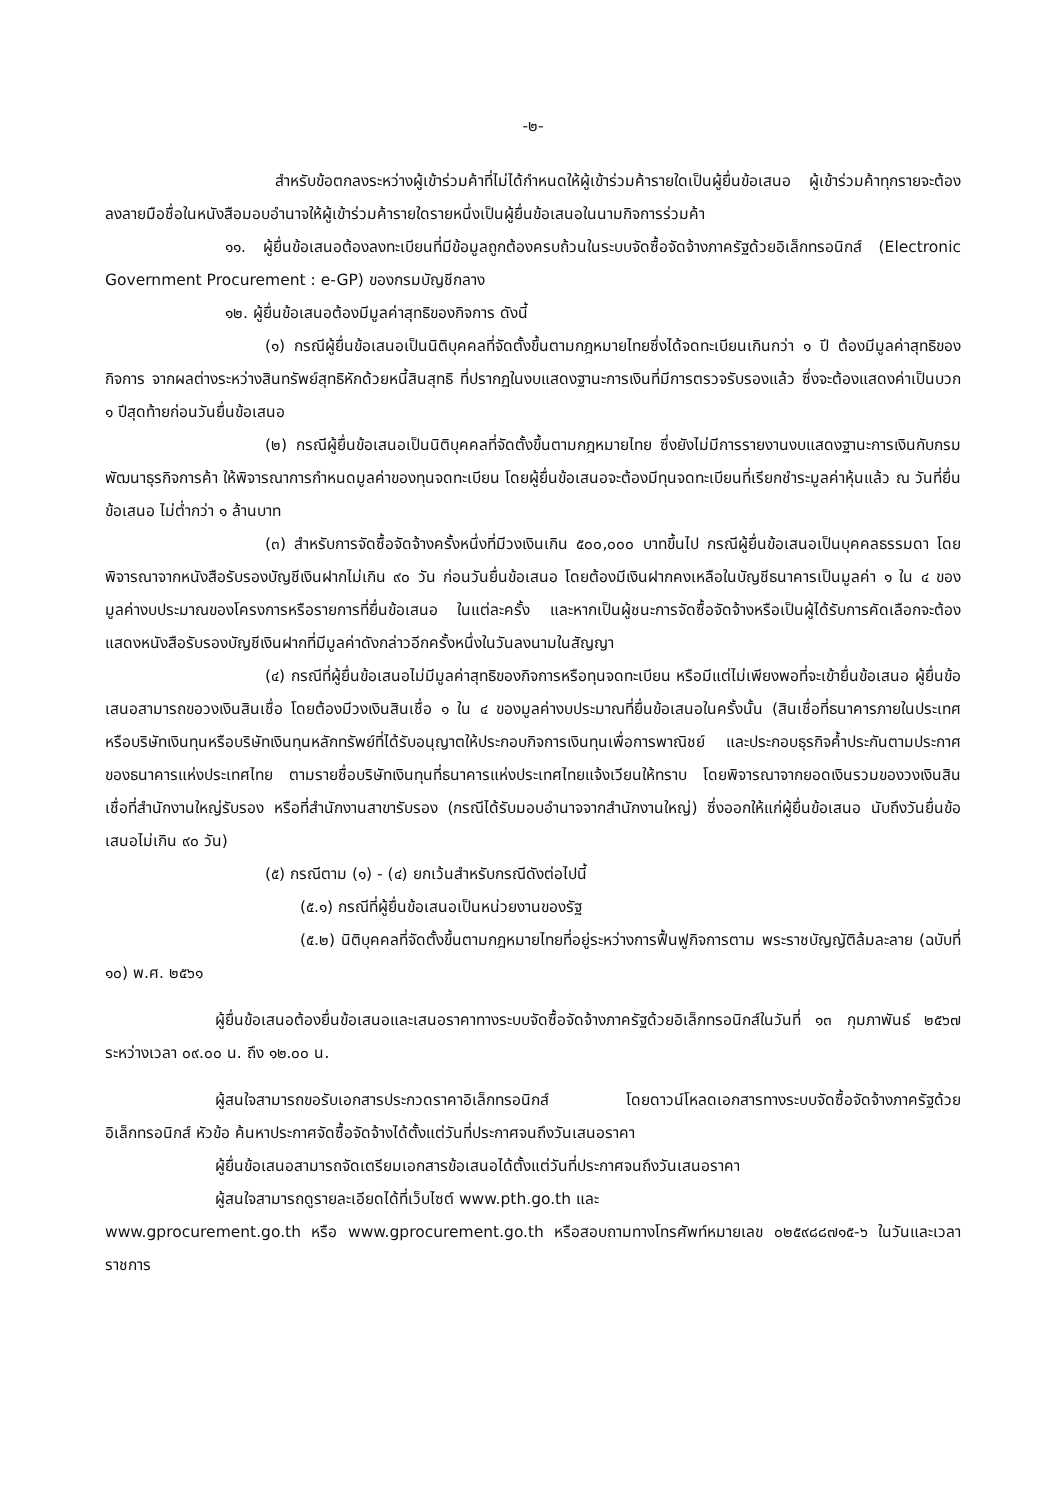-๒-
สำหรับข้อตกลงระหว่างผู้เข้าร่วมค้าที่ไม่ได้กำหนดให้ผู้เข้าร่วมค้ารายใดเป็นผู้ยื่นข้อเสนอ ผู้เข้าร่วมค้าทุกรายจะต้องลงลายมือชื่อในหนังสือมอบอำนาจให้ผู้เข้าร่วมค้ารายใดรายหนึ่งเป็นผู้ยื่นข้อเสนอในนามกิจการร่วมค้า
๑๑. ผู้ยื่นข้อเสนอต้องลงทะเบียนที่มีข้อมูลถูกต้องครบถ้วนในระบบจัดซื้อจัดจ้างภาครัฐด้วยอิเล็กทรอนิกส์ (Electronic Government Procurement : e-GP) ของกรมบัญชีกลาง
๑๒. ผู้ยื่นข้อเสนอต้องมีมูลค่าสุทธิของกิจการ ดังนี้
(๑) กรณีผู้ยื่นข้อเสนอเป็นนิติบุคคลที่จัดตั้งขึ้นตามกฎหมายไทยซึ่งได้จดทะเบียนเกินกว่า ๑ ปี ต้องมีมูลค่าสุทธิของกิจการ จากผลต่างระหว่างสินทรัพย์สุทธิหักด้วยหนี้สินสุทธิ ที่ปรากฏในงบแสดงฐานะการเงินที่มีการตรวจรับรองแล้ว ซึ่งจะต้องแสดงค่าเป็นบวก ๑ ปีสุดท้ายก่อนวันยื่นข้อเสนอ
(๒) กรณีผู้ยื่นข้อเสนอเป็นนิติบุคคลที่จัดตั้งขึ้นตามกฎหมายไทย ซึ่งยังไม่มีการรายงานงบแสดงฐานะการเงินกับกรมพัฒนาธุรกิจการค้า ให้พิจารณาการกำหนดมูลค่าของทุนจดทะเบียน โดยผู้ยื่นข้อเสนอจะต้องมีทุนจดทะเบียนที่เรียกชำระมูลค่าหุ้นแล้ว ณ วันที่ยื่นข้อเสนอ ไม่ต่ำกว่า ๑ ล้านบาท
(๓) สำหรับการจัดซื้อจัดจ้างครั้งหนึ่งที่มีวงเงินเกิน ๕๐๐,๐๐๐ บาทขึ้นไป กรณีผู้ยื่นข้อเสนอเป็นบุคคลธรรมดา โดยพิจารณาจากหนังสือรับรองบัญชีเงินฝากไม่เกิน ๙๐ วัน ก่อนวันยื่นข้อเสนอ โดยต้องมีเงินฝากคงเหลือในบัญชีธนาคารเป็นมูลค่า ๑ ใน ๔ ของมูลค่างบประมาณของโครงการหรือรายการที่ยื่นข้อเสนอ ในแต่ละครั้ง และหากเป็นผู้ชนะการจัดซื้อจัดจ้างหรือเป็นผู้ได้รับการคัดเลือกจะต้องแสดงหนังสือรับรองบัญชีเงินฝากที่มีมูลค่าดังกล่าวอีกครั้งหนึ่งในวันลงนามในสัญญา
(๔) กรณีที่ผู้ยื่นข้อเสนอไม่มีมูลค่าสุทธิของกิจการหรือทุนจดทะเบียน หรือมีแต่ไม่เพียงพอที่จะเข้ายื่นข้อเสนอ ผู้ยื่นข้อเสนอสามารถขอวงเงินสินเชื่อ โดยต้องมีวงเงินสินเชื่อ ๑ ใน ๔ ของมูลค่างบประมาณที่ยื่นข้อเสนอในครั้งนั้น (สินเชื่อที่ธนาคารภายในประเทศ หรือบริษัทเงินทุนหรือบริษัทเงินทุนหลักทรัพย์ที่ได้รับอนุญาตให้ประกอบกิจการเงินทุนเพื่อการพาณิชย์ และประกอบธุรกิจค้ำประกันตามประกาศของธนาคารแห่งประเทศไทย ตามรายชื่อบริษัทเงินทุนที่ธนาคารแห่งประเทศไทยแจ้งเวียนให้ทราบ โดยพิจารณาจากยอดเงินรวมของวงเงินสินเชื่อที่สำนักงานใหญ่รับรอง หรือที่สำนักงานสาขารับรอง (กรณีได้รับมอบอำนาจจากสำนักงานใหญ่) ซึ่งออกให้แก่ผู้ยื่นข้อเสนอ นับถึงวันยื่นข้อเสนอไม่เกิน ๙๐ วัน)
(๕) กรณีตาม (๑) - (๔) ยกเว้นสำหรับกรณีดังต่อไปนี้
(๕.๑) กรณีที่ผู้ยื่นข้อเสนอเป็นหน่วยงานของรัฐ
(๕.๒) นิติบุคคลที่จัดตั้งขึ้นตามกฎหมายไทยที่อยู่ระหว่างการฟื้นฟูกิจการตาม พระราชบัญญัติล้มละลาย (ฉบับที่ ๑๐) พ.ศ. ๒๕๖๑
ผู้ยื่นข้อเสนอต้องยื่นข้อเสนอและเสนอราคาทางระบบจัดซื้อจัดจ้างภาครัฐด้วยอิเล็กทรอนิกส์ในวันที่ ๑๓ กุมภาพันธ์ ๒๕๖๗ ระหว่างเวลา ๐๙.๐๐ น. ถึง ๑๒.๐๐ น.
ผู้สนใจสามารถขอรับเอกสารประกวดราคาอิเล็กทรอนิกส์ โดยดาวน์โหลดเอกสารทางระบบจัดซื้อจัดจ้างภาครัฐด้วยอิเล็กทรอนิกส์ หัวข้อ ค้นหาประกาศจัดซื้อจัดจ้างได้ตั้งแต่วันที่ประกาศจนถึงวันเสนอราคา
ผู้ยื่นข้อเสนอสามารถจัดเตรียมเอกสารข้อเสนอได้ตั้งแต่วันที่ประกาศจนถึงวันเสนอราคา
ผู้สนใจสามารถดูรายละเอียดได้ที่เว็บไซต์ www.pth.go.th และ
www.gprocurement.go.th หรือ www.gprocurement.go.th หรือสอบถามทางโทรศัพท์หมายเลข ๐๒๕๙๘๘๗๑๕-๖ ในวันและเวลาราชการ